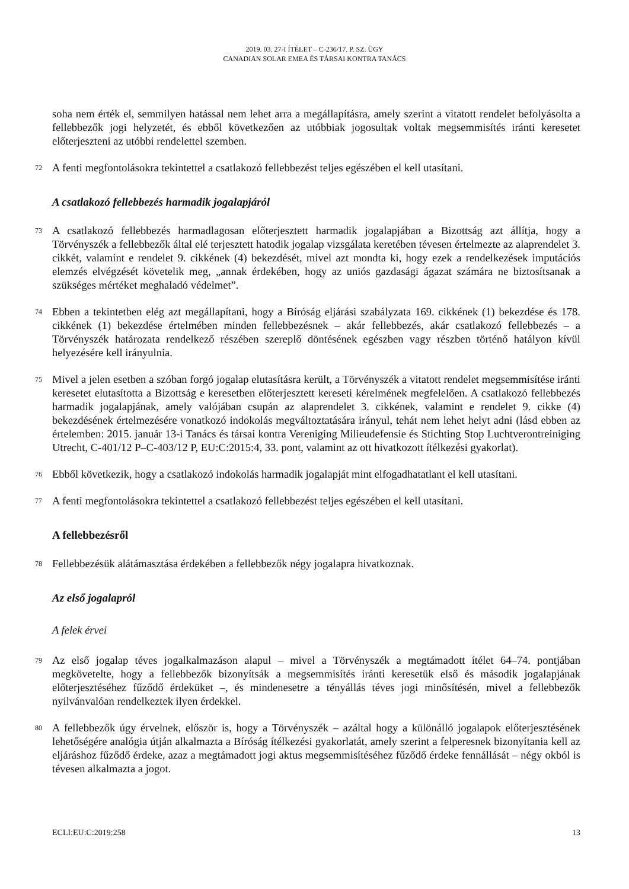2019. 03. 27-I ÍTÉLET – C-236/17. P. SZ. ÜGY
CANADIAN SOLAR EMEA ÉS TÁRSAI KONTRA TANÁCS
soha nem érték el, semmilyen hatással nem lehet arra a megállapításra, amely szerint a vitatott rendelet befolyásolta a fellebbezők jogi helyzetét, és ebből következően az utóbbiak jogosultak voltak megsemmisítés iránti keresetet előterjeszteni az utóbbi rendelettel szemben.
72 A fenti megfontolásokra tekintettel a csatlakozó fellebbezést teljes egészében el kell utasítani.
A csatlakozó fellebbezés harmadik jogalapjáról
73 A csatlakozó fellebbezés harmadlagosan előterjesztett harmadik jogalapjában a Bizottság azt állítja, hogy a Törvényszék a fellebbezők által elé terjesztett hatodik jogalap vizsgálata keretében tévesen értelmezte az alaprendelet 3. cikkét, valamint e rendelet 9. cikkének (4) bekezdését, mivel azt mondta ki, hogy ezek a rendelkezések imputációs elemzés elvégzését követelik meg, „annak érdekében, hogy az uniós gazdasági ágazat számára ne biztosítsanak a szükséges mértéket meghaladó védelmet”.
74 Ebben a tekintetben elég azt megállapítani, hogy a Bíróság eljárási szabályzata 169. cikkének (1) bekezdése és 178. cikkének (1) bekezdése értelmében minden fellebbezésnek – akár fellebbezés, akár csatlakozó fellebbezés – a Törvényszék határozata rendelkező részében szereplő döntésének egészben vagy részben történő hatályon kívül helyezésére kell irányulnia.
75 Mivel a jelen esetben a szóban forgó jogalap elutasításra került, a Törvényszék a vitatott rendelet megsemmisítése iránti keresetet elutasította a Bizottság e keresetben előterjesztett kereseti kérelmének megfelelően. A csatlakozó fellebbezés harmadik jogalapjának, amely valójában csupán az alaprendelet 3. cikkének, valamint e rendelet 9. cikke (4) bekezdésének értelmezésére vonatkozó indokolás megváltoztatására irányul, tehát nem lehet helyt adni (lásd ebben az értelemben: 2015. január 13-i Tanács és társai kontra Vereniging Milieudefensie és Stichting Stop Luchtverontreiniging Utrecht, C-401/12 P–C-403/12 P, EU:C:2015:4, 33. pont, valamint az ott hivatkozott ítélkezési gyakorlat).
76 Ebből következik, hogy a csatlakozó indokolás harmadik jogalapját mint elfogadhatatlant el kell utasítani.
77 A fenti megfontolásokra tekintettel a csatlakozó fellebbezést teljes egészében el kell utasítani.
A fellebbezésről
78 Fellebbezésük alátámasztása érdekében a fellebbezők négy jogalapra hivatkoznak.
Az első jogalapról
A felek érvei
79 Az első jogalap téves jogalkalmazáson alapul – mivel a Törvényszék a megtámadott ítélet 64–74. pontjában megkövetelte, hogy a fellebbezők bizonyítsák a megsemmisítés iránti keresetük első és második jogalapjának előterjesztéséhez fűződő érdeküket –, és mindenesetre a tényállás téves jogi minősítésén, mivel a fellebbezők nyilvánvalóan rendelkeztek ilyen érdekkel.
80 A fellebbezők úgy érvelnek, először is, hogy a Törvényszék – azáltal hogy a különálló jogalapok előterjesztésének lehetőségére analógia útján alkalmazta a Bíróság ítélkezési gyakorlatát, amely szerint a felperesnek bizonyítania kell az eljáráshoz fűződő érdeke, azaz a megtámadott jogi aktus megsemmisítéséhez fűződő érdeke fennállását – négy okból is tévesen alkalmazta a jogot.
ECLI:EU:C:2019:258 13